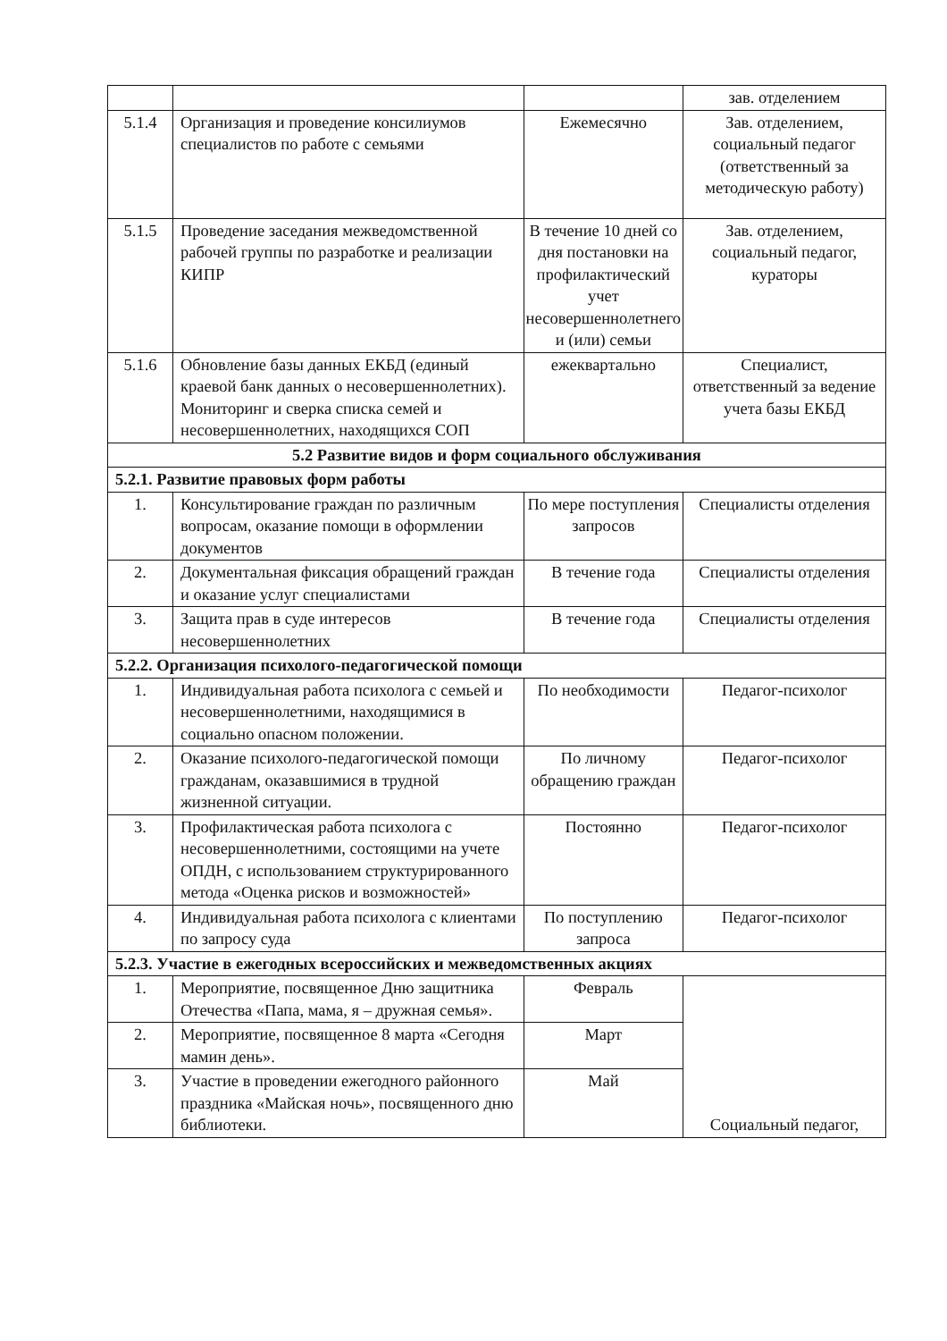| | | | зав. отделением |
| 5.1.4 | Организация и проведение консилиумов специалистов по работе с семьями | Ежемесячно | Зав. отделением, социальный педагог (ответственный за методическую работу) |
| 5.1.5 | Проведение заседания межведомственной рабочей группы по разработке и реализации КИПР | В течение 10 дней со дня постановки на профилактический учет несовершеннолетнего и (или) семьи | Зав. отделением, социальный педагог, кураторы |
| 5.1.6 | Обновление базы данных ЕКБД (единый краевой банк данных о несовершеннолетних). Мониторинг и сверка списка семей и несовершеннолетних, находящихся СОП | ежеквартально | Специалист, ответственный за ведение учета базы ЕКБД |
| 5.2 Развитие видов и форм социального обслуживания | | | |
| 5.2.1. Развитие правовых форм работы | | | |
| 1. | Консультирование граждан по различным вопросам, оказание помощи в оформлении документов | По мере поступления запросов | Специалисты отделения |
| 2. | Документальная фиксация обращений граждан и оказание услуг специалистами | В течение года | Специалисты отделения |
| 3. | Защита прав в суде интересов несовершеннолетних | В течение года | Специалисты отделения |
| 5.2.2. Организация психолого-педагогической помощи | | | |
| 1. | Индивидуальная работа психолога с семьей и несовершеннолетними, находящимися в социально опасном положении. | По необходимости | Педагог-психолог |
| 2. | Оказание психолого-педагогической помощи гражданам, оказавшимися в трудной жизненной ситуации. | По личному обращению граждан | Педагог-психолог |
| 3. | Профилактическая работа психолога с несовершеннолетними, состоящими на учете ОПДН, с использованием структурированного метода «Оценка рисков и возможностей» | Постоянно | Педагог-психолог |
| 4. | Индивидуальная работа психолога с клиентами по запросу суда | По поступлению запроса | Педагог-психолог |
| 5.2.3. Участие в ежегодных всероссийских и межведомственных акциях | | | |
| 1. | Мероприятие, посвященное Дню защитника Отечества «Папа, мама, я – дружная семья». | Февраль | Социальный педагог, |
| 2. | Мероприятие, посвященное 8 марта «Сегодня мамин день». | Март | |
| 3. | Участие в проведении ежегодного районного праздника «Майская ночь», посвященного дню библиотеки. | Май | |